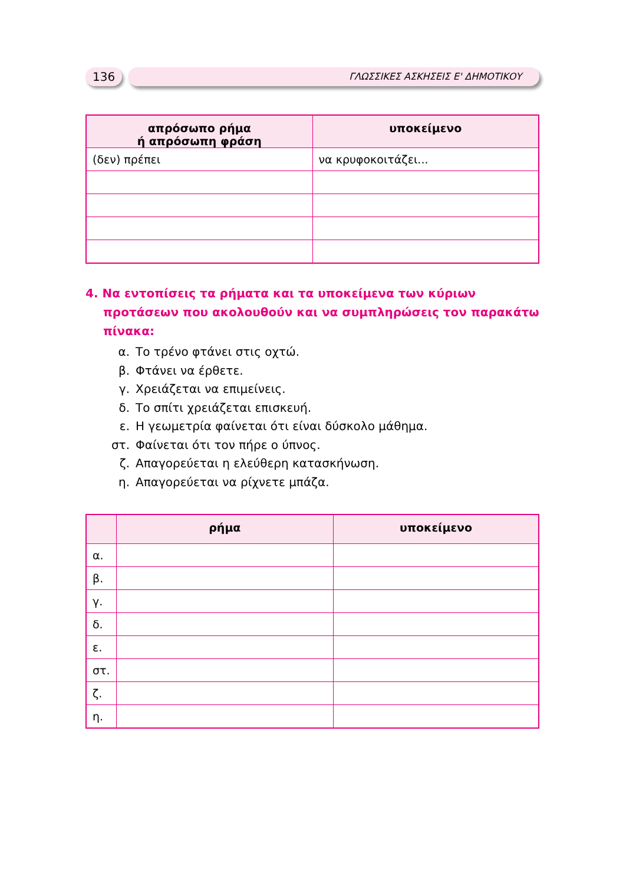136
ΓΛΩΣΣΙΚΕΣ ΑΣΚΗΣΕΙΣ Ε' ΔΗΜΟΤΙΚΟΥ
| απρόσωπο ρήμα ή απρόσωπη φράση | υποκείμενο |
| --- | --- |
| (δεν) πρέπει | να κρυφοκοιτάζει... |
4. Να εντοπίσεις τα ρήματα και τα υποκείμενα των κύριων προτάσεων που ακολουθούν και να συμπληρώσεις τον παρακάτω πίνακα:
α. Το τρένο φτάνει στις οχτώ.
β. Φτάνει να έρθετε.
γ. Χρειάζεται να επιμείνεις.
δ. Το σπίτι χρειάζεται επισκευή.
ε. Η γεωμετρία φαίνεται ότι είναι δύσκολο μάθημα.
στ. Φαίνεται ότι τον πήρε ο ύπνος.
ζ. Απαγορεύεται η ελεύθερη κατασκήνωση.
η. Απαγορεύεται να ρίχνετε μπάζα.
| | ρήμα | υποκείμενο |
| --- | --- | --- |
| α. | | |
| β. | | |
| γ. | | |
| δ. | | |
| ε. | | |
| στ. | | |
| ζ. | | |
| η. | | |